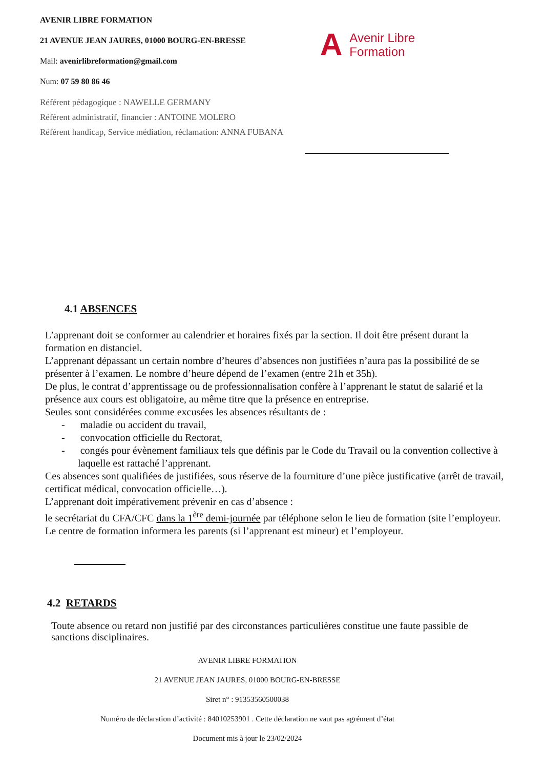AVENIR LIBRE FORMATION
21 AVENUE JEAN JAURES, 01000 BOURG-EN-BRESSE
Mail: avenirlibreformation@gmail.com
Num: 07 59 80 86 46
Référent pédagogique : NAWELLE GERMANY
Référent administratif, financier : ANTOINE MOLERO
Référent handicap, Service médiation, réclamation: ANNA FUBANA
A Avenir Libre
Formation
4.1 ABSENCES
L’apprenant doit se conformer au calendrier et horaires fixés par la section. Il doit être présent durant la formation en distanciel.
L’apprenant dépassant un certain nombre d’heures d’absences non justifiées n’aura pas la possibilité de se présenter à l’examen. Le nombre d’heure dépend de l’examen (entre 21h et 35h).
De plus, le contrat d’apprentissage ou de professionnalisation confère à l’apprenant le statut de salarié et la présence aux cours est obligatoire, au même titre que la présence en entreprise.
Seules sont considérées comme excusées les absences résultants de :
- maladie ou accident du travail,
- convocation officielle du Rectorat,
- congés pour évènement familiaux tels que définis par le Code du Travail ou la convention collective à laquelle est rattaché l’apprenant.
Ces absences sont qualifiées de justifiées, sous réserve de la fourniture d’une pièce justificative (arrêt de travail, certificat médical, convocation officielle…).
L’apprenant doit impérativement prévenir en cas d’absence :
le secrétariat du CFA/CFC dans la 1<sup>ère</sup> demi-journée par téléphone selon le lieu de formation (site l’employeur.
Le centre de formation informera les parents (si l’apprenant est mineur) et l’employeur.
4.2 RETARDS
Toute absence ou retard non justifié par des circonstances particulières constitue une faute passible de sanctions disciplinaires.
AVENIR LIBRE FORMATION
21 AVENUE JEAN JAURES, 01000 BOURG-EN-BRESSE
Siret n° : 91353560500038
Numéro de déclaration d’activité : 84010253901 . Cette déclaration ne vaut pas agrément d’état
Document mis à jour le 23/02/2024